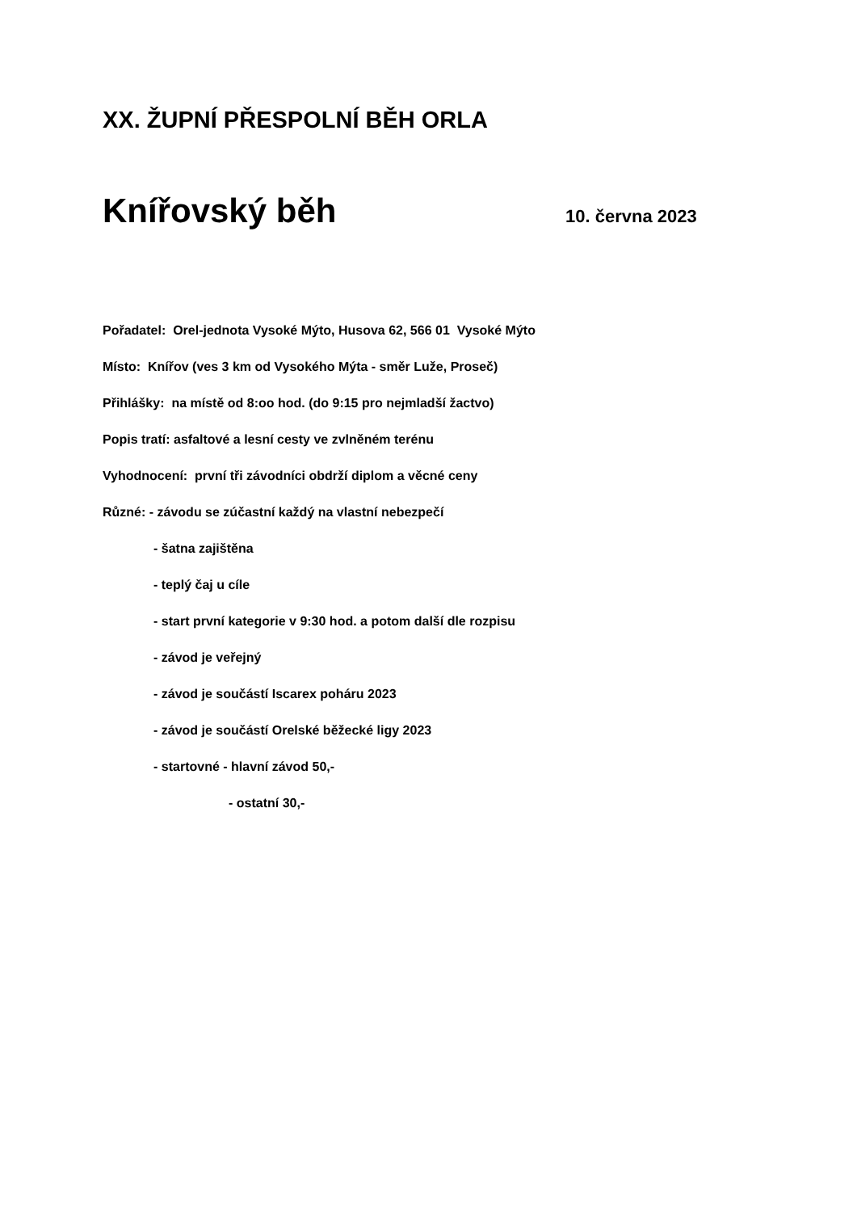XX. ŽUPNÍ PŘESPOLNÍ BĚH ORLA
Knířovský běh 10. června 2023
Pořadatel: Orel-jednota Vysoké Mýto, Husova 62, 566 01 Vysoké Mýto
Místo: Knířov (ves 3 km od Vysokého Mýta - směr Luže, Proseč)
Přihlášky: na místě od 8:oo hod. (do 9:15 pro nejmladší žactvo)
Popis tratí: asfaltové a lesní cesty ve zvlněném terénu
Vyhodnocení: první tři závodníci obdrží diplom a věcné ceny
Různé: - závodu se zúčastní každý na vlastní nebezpečí
- šatna zajištěna
- teplý čaj u cíle
- start první kategorie v 9:30 hod. a potom další dle rozpisu
- závod je veřejný
- závod je součástí Iscarex poháru 2023
- závod je součástí Orelské běžecké ligy 2023
- startovné - hlavní závod 50,-
- ostatní 30,-